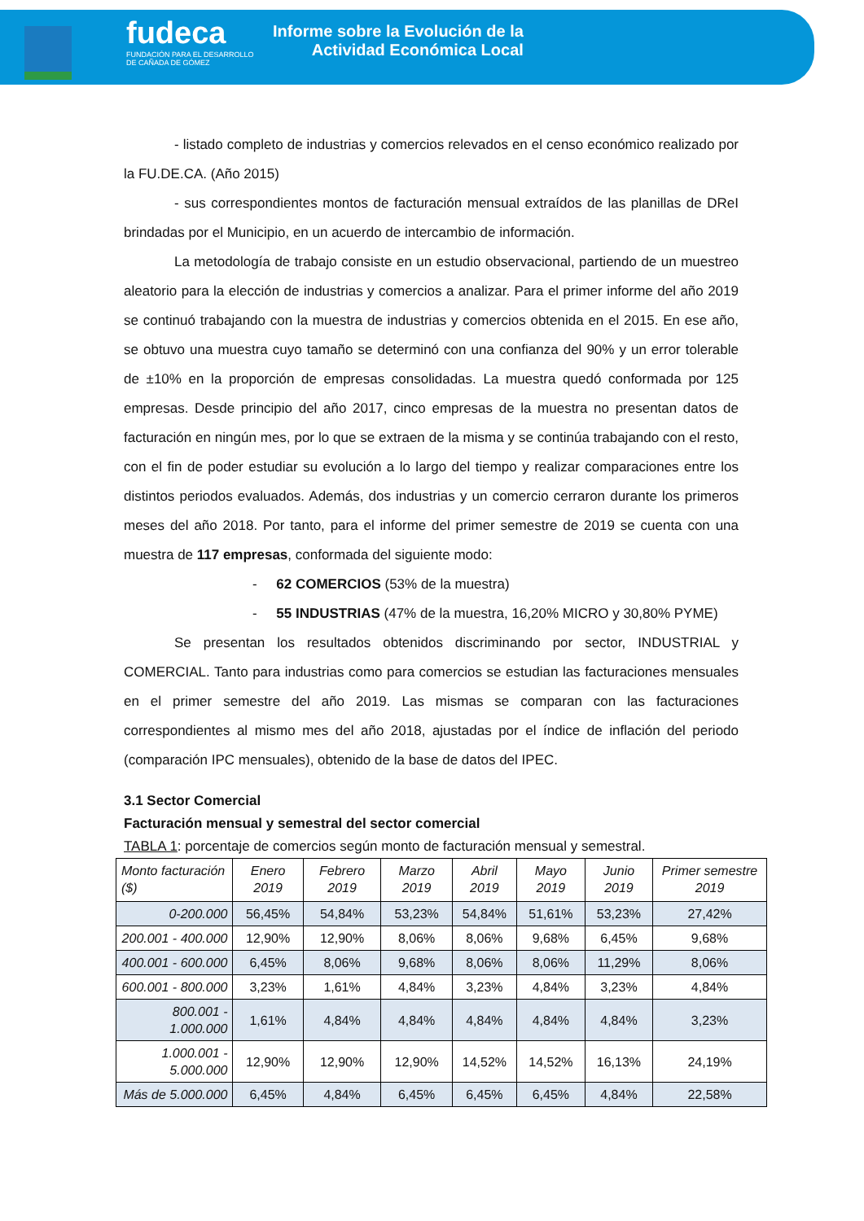fudeca
FUNDACIÓN PARA EL DESARROLLO DE CAÑADA DE GÓMEZ
Informe sobre la Evolución de la
Actividad Económica Local
- listado completo de industrias y comercios relevados en el censo económico realizado por la FU.DE.CA. (Año 2015)
- sus correspondientes montos de facturación mensual extraídos de las planillas de DReI brindadas por el Municipio, en un acuerdo de intercambio de información.
La metodología de trabajo consiste en un estudio observacional, partiendo de un muestreo aleatorio para la elección de industrias y comercios a analizar. Para el primer informe del año 2019 se continuó trabajando con la muestra de industrias y comercios obtenida en el 2015. En ese año, se obtuvo una muestra cuyo tamaño se determinó con una confianza del 90% y un error tolerable de ±10% en la proporción de empresas consolidadas. La muestra quedó conformada por 125 empresas. Desde principio del año 2017, cinco empresas de la muestra no presentan datos de facturación en ningún mes, por lo que se extraen de la misma y se continúa trabajando con el resto, con el fin de poder estudiar su evolución a lo largo del tiempo y realizar comparaciones entre los distintos periodos evaluados. Además, dos industrias y un comercio cerraron durante los primeros meses del año 2018. Por tanto, para el informe del primer semestre de 2019 se cuenta con una muestra de 117 empresas, conformada del siguiente modo:
- 62 COMERCIOS (53% de la muestra)
- 55 INDUSTRIAS (47% de la muestra, 16,20% MICRO y 30,80% PYME)
Se presentan los resultados obtenidos discriminando por sector, INDUSTRIAL y COMERCIAL. Tanto para industrias como para comercios se estudian las facturaciones mensuales en el primer semestre del año 2019. Las mismas se comparan con las facturaciones correspondientes al mismo mes del año 2018, ajustadas por el índice de inflación del periodo (comparación IPC mensuales), obtenido de la base de datos del IPEC.
3.1 Sector Comercial
Facturación mensual y semestral del sector comercial
TABLA 1: porcentaje de comercios según monto de facturación mensual y semestral.
| Monto facturación ($) | Enero 2019 | Febrero 2019 | Marzo 2019 | Abril 2019 | Mayo 2019 | Junio 2019 | Primer semestre 2019 |
| --- | --- | --- | --- | --- | --- | --- | --- |
| 0-200.000 | 56,45% | 54,84% | 53,23% | 54,84% | 51,61% | 53,23% | 27,42% |
| 200.001 - 400.000 | 12,90% | 12,90% | 8,06% | 8,06% | 9,68% | 6,45% | 9,68% |
| 400.001 - 600.000 | 6,45% | 8,06% | 9,68% | 8,06% | 8,06% | 11,29% | 8,06% |
| 600.001 - 800.000 | 3,23% | 1,61% | 4,84% | 3,23% | 4,84% | 3,23% | 4,84% |
| 800.001 - 1.000.000 | 1,61% | 4,84% | 4,84% | 4,84% | 4,84% | 4,84% | 3,23% |
| 1.000.001 - 5.000.000 | 12,90% | 12,90% | 12,90% | 14,52% | 14,52% | 16,13% | 24,19% |
| Más de 5.000.000 | 6,45% | 4,84% | 6,45% | 6,45% | 6,45% | 4,84% | 22,58% |